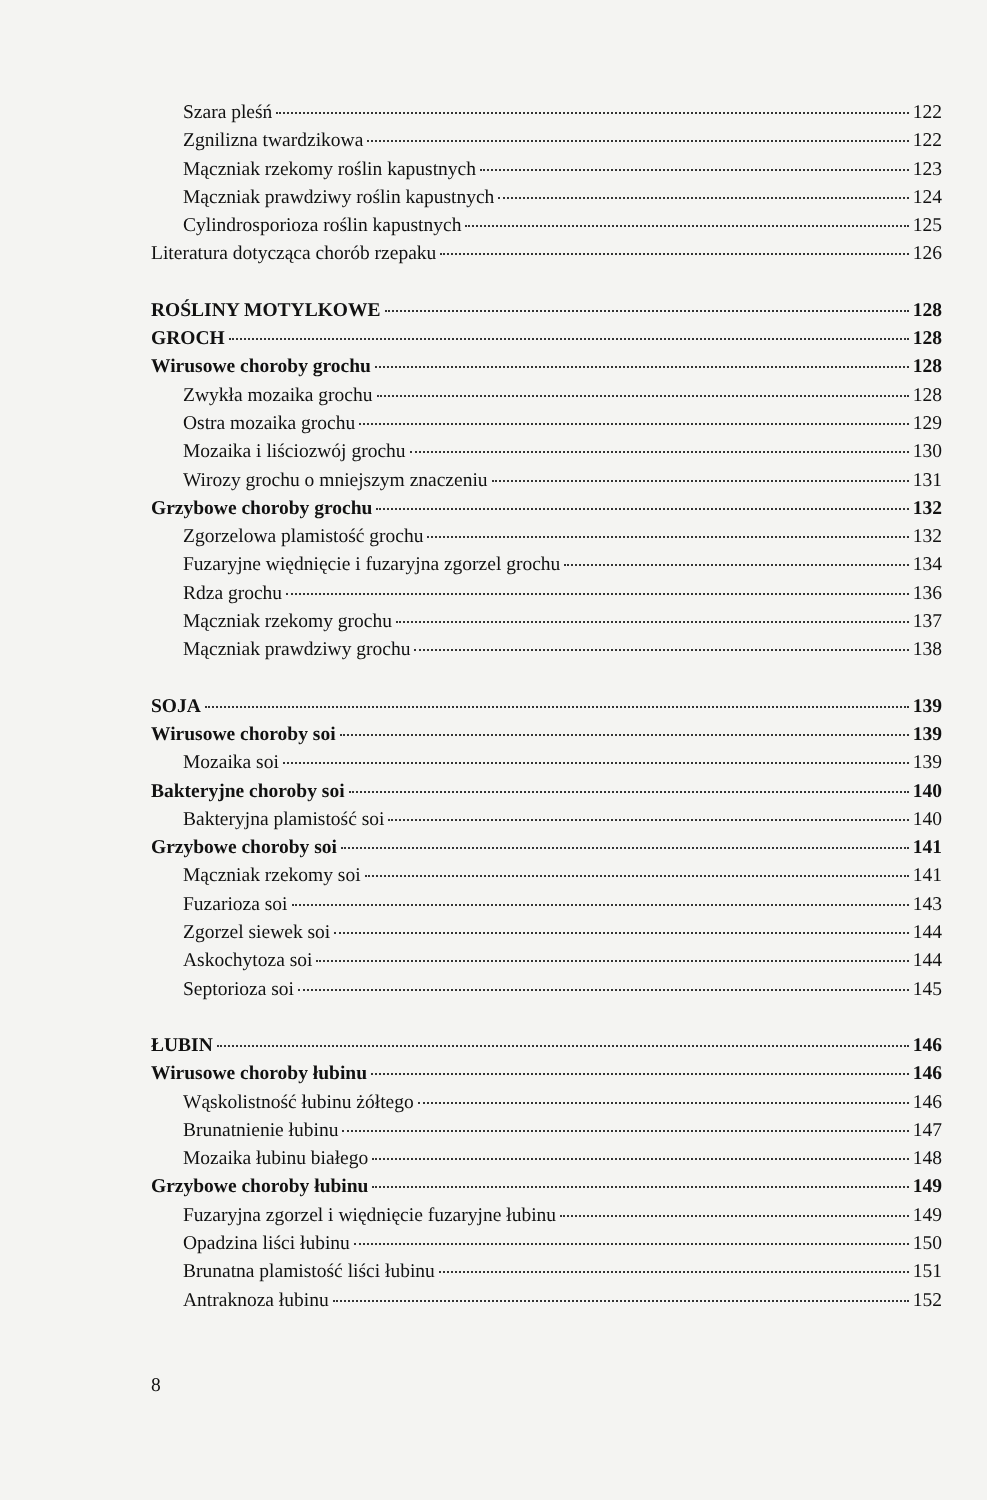Szara pleśń 122
Zgnilizna twardzikowa 122
Mączniak rzekomy roślin kapustnych 123
Mączniak prawdziwy roślin kapustnych 124
Cylindrosporioza roślin kapustnych 125
Literatura dotycząca chorób rzepaku 126
ROŚLINY MOTYLKOWE 128
GROCH 128
Wirusowe choroby grochu 128
Zwykła mozaika grochu 128
Ostra mozaika grochu 129
Mozaika i liściozwój grochu 130
Wirozy grochu o mniejszym znaczeniu 131
Grzybowe choroby grochu 132
Zgorzelowa plamistość grochu 132
Fuzaryjne więdnięcie i fuzaryjna zgorzel grochu 134
Rdza grochu 136
Mączniak rzekomy grochu 137
Mączniak prawdziwy grochu 138
SOJA 139
Wirusowe choroby soi 139
Mozaika soi 139
Bakteryjne choroby soi 140
Bakteryjna plamistość soi 140
Grzybowe choroby soi 141
Mączniak rzekomy soi 141
Fuzarioza soi 143
Zgorzel siewek soi 144
Askochytoza soi 144
Septorioza soi 145
ŁUBIN 146
Wirusowe choroby łubinu 146
Wąskolistność łubinu żółtego 146
Brunatnienie łubinu 147
Mozaika łubinu białego 148
Grzybowe choroby łubinu 149
Fuzaryjna zgorzel i więdnięcie fuzaryjne łubinu 149
Opadzina liści łubinu 150
Brunatna plamistość liści łubinu 151
Antraknoza łubinu 152
8